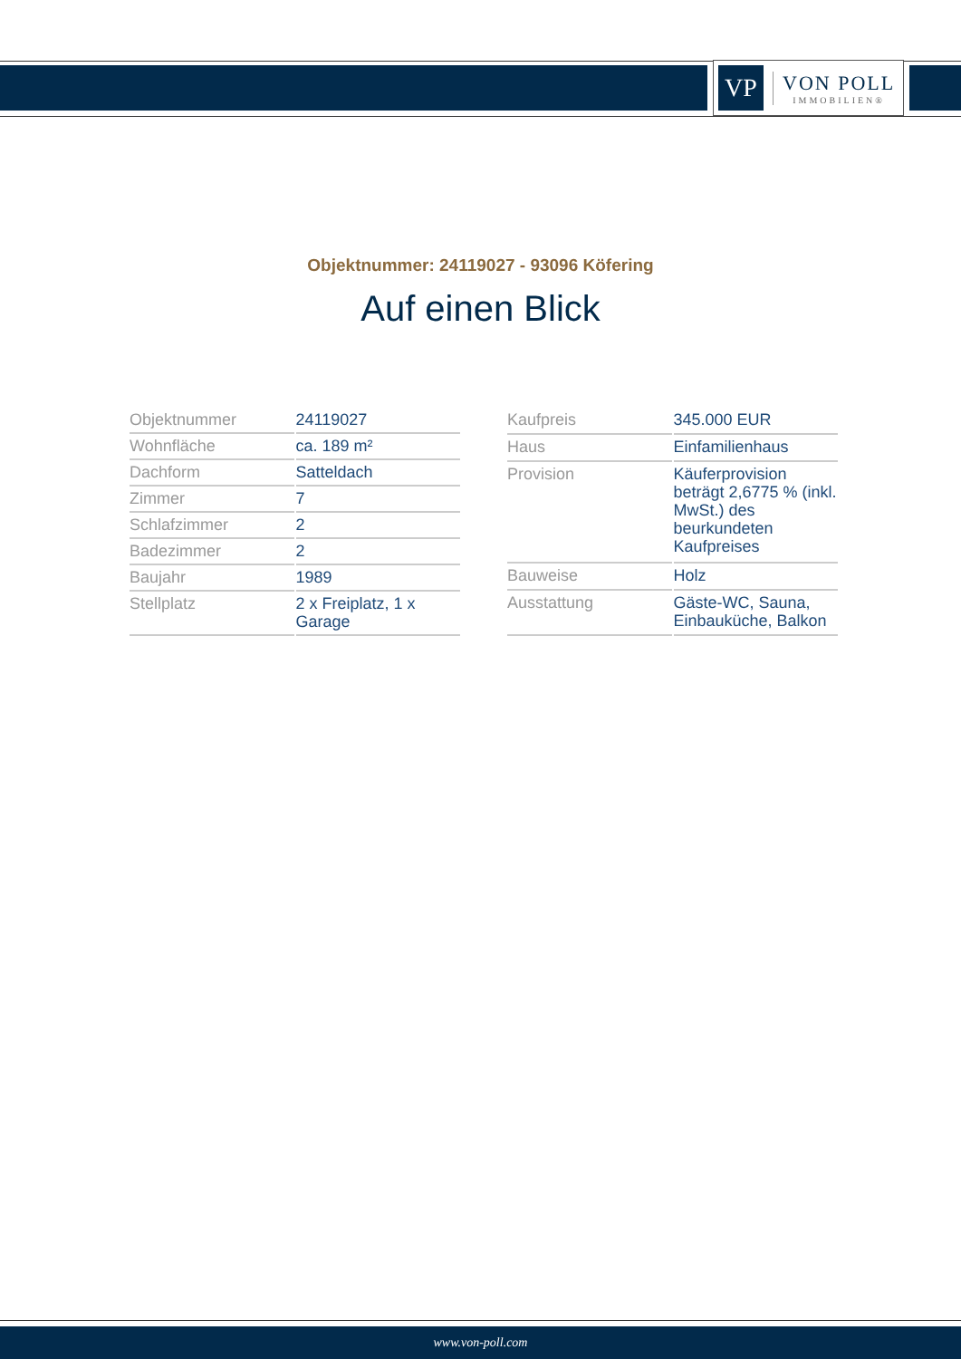VP
VON POLL
IMMOBILIEN®
Objektnummer: 24119027 - 93096 Köfering
Auf einen Blick
| Objektnummer | 24119027 |
| Wohnfläche | ca. 189 m² |
| Dachform | Satteldach |
| Zimmer | 7 |
| Schlafzimmer | 2 |
| Badezimmer | 2 |
| Baujahr | 1989 |
| Stellplatz | 2 x Freiplatz, 1 x Garage |
| Kaufpreis | 345.000 EUR |
| Haus | Einfamilienhaus |
| Provision | Käuferprovision beträgt 2,6775 % (inkl. MwSt.) des beurkundeten Kaufpreises |
| Bauweise | Holz |
| Ausstattung | Gäste-WC, Sauna, Einbauküche, Balkon |
www.von-poll.com